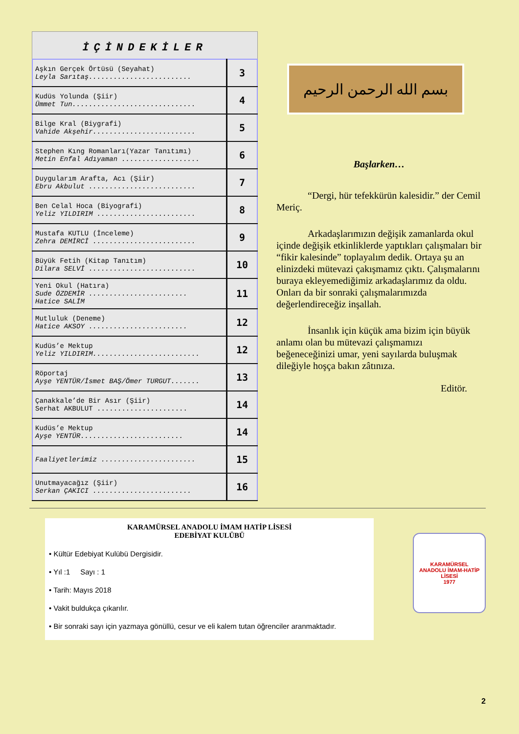İÇİNDEKİLER
| Aşkın Gerçek Örtüsü (Seyahat) Leyla Sarıtaş......................... | 3 |
| Kudüs Yolunda (Şiir) Ümmet Tun.............................. | 4 |
| Bilge Kral (Biygrafi) Vahide Akşehir......................... | 5 |
| Stephen Kıng Romanları(Yazar Tanıtımı) Metin Enfal Adıyaman ................... | 6 |
| Duygularım Arafta, Acı (Şiir) Ebru Akbulut .......................... | 7 |
| Ben Celal Hoca (Biyografi) Yeliz YILDIRIM ........................ | 8 |
| Mustafa KUTLU (İnceleme) Zehra DEMİRCİ ......................... | 9 |
| Büyük Fetih (Kitap Tanıtım) Dilara SELVİ .......................... | 10 |
| Yeni Okul (Hatıra) Sude ÖZDEMİR ........................ Hatice SALİM | 11 |
| Mutluluk (Deneme) Hatice AKSOY ........................ | 12 |
| Kudüs’e Mektup Yeliz YILDIRIM.......................... | 12 |
| Röportaj Ayşe YENTÜR/İsmet BAŞ/Ömer TURGUT....... | 13 |
| Çanakkale’de Bir Asır (Şiir) Serhat AKBULUT ...................... | 14 |
| Kudüs’e Mektup Ayşe YENTÜR......................... | 14 |
| Faaliyetlerimiz ....................... | 15 |
| Unutmayacağız (Şiir) Serkan ÇAKICI ........................ | 16 |
بسم الله الرحمن الرحيم
Başlarken…
“Dergi, hür tefekkürün kalesidir.” der Cemil Meriç.
Arkadaşlarımızın değişik zamanlarda okul içinde değişik etkinliklerde yaptıkları çalışmaları bir “fikir kalesinde” toplayalım dedik. Ortaya şu an elinizdeki mütevazi çakışmamız çıktı. Çalışmalarını buraya ekleyemediğimiz arkadaşlarımız da oldu. Onları da bir sonraki çalışmalarımızda değerlendireceğiz inşallah.
İnsanlık için küçük ama bizim için büyük anlamı olan bu mütevazi çalışmamızı beğeneceğinizi umar, yeni sayılarda buluşmak dileğiyle hoşça bakın zâtınıza.
Editör.
KARAMÜRSEL ANADOLU İMAM HATİP LİSESİ
EDEBİYAT KULÜBÜ
• Kültür Edebiyat Kulübü Dergisidir.
• Yıl :1 Sayı : 1
• Tarih: Mayıs 2018
• Vakit buldukça çıkarılır.
• Bir sonraki sayı için yazmaya gönüllü, cesur ve eli kalem tutan öğrenciler aranmaktadır.
KARAMÜRSEL
ANADOLU İMAM-HATİP LİSESİ
1977
2